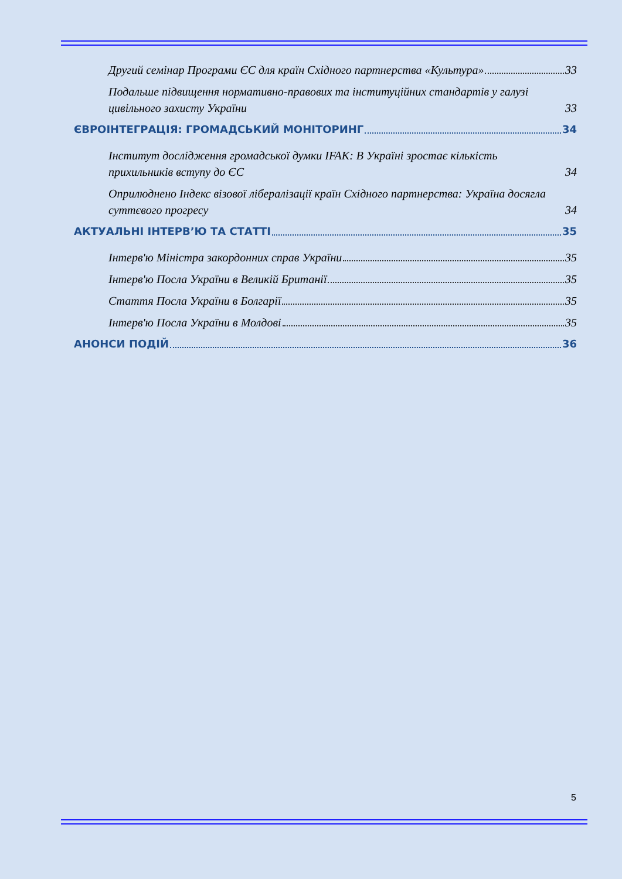Другий семінар Програми ЄС для країн Східного партнерства «Культура» 33
Подальше підвищення нормативно-правових та інституційних стандартів у галузі цивільного захисту України 33
ЄВРОІНТЕГРАЦІЯ: ГРОМАДСЬКИЙ МОНІТОРИНГ 34
Інститут дослідження громадської думки IFAK: В Україні зростає кількість прихильників вступу до ЄС 34
Оприлюднено Індекс візової лібералізації країн Східного партнерства: Україна досягла суттєвого прогресу 34
АКТУАЛЬНІ ІНТЕРВ’Ю ТА СТАТТІ 35
Інтерв'ю Міністра закордонних справ України 35
Інтерв'ю Посла України в Великій Британії 35
Стаття Посла України в Болгарії 35
Інтерв'ю Посла України в Молдові 35
АНОНСИ ПОДІЙ 36
5